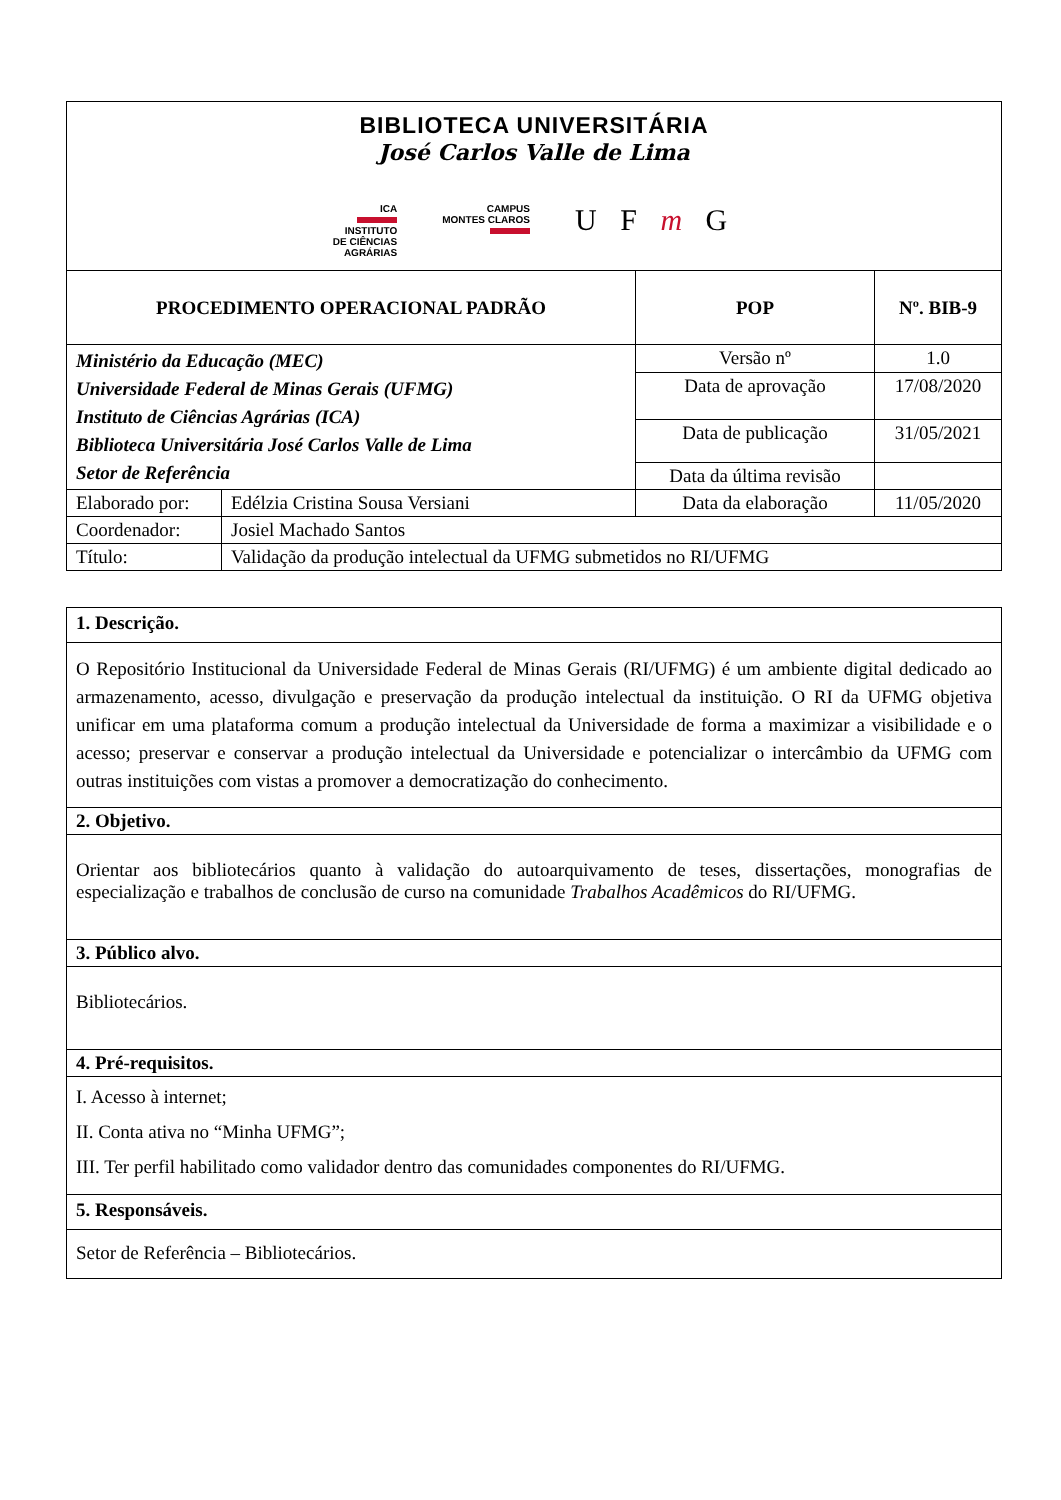| BIBLIOTECA UNIVERSITÁRIA José Carlos Valle de Lima ICA INSTITUTO DE CIÊNCIAS AGRÁRIAS CAMPUS MONTES CLAROS U F m G | | | |
| PROCEDIMENTO OPERACIONAL PADRÃO | | POP | Nº. BIB-9 |
| Ministério da Educação (MEC) Universidade Federal de Minas Gerais (UFMG) Instituto de Ciências Agrárias (ICA) Biblioteca Universitária José Carlos Valle de Lima Setor de Referência | | Versão nº | 1.0 |
| | | Data de aprovação | 17/08/2020 |
| | | Data de publicação | 31/05/2021 |
| | | Data da última revisão | |
| Elaborado por: | Edélzia Cristina Sousa Versiani | Data da elaboração | 11/05/2020 |
| Coordenador: | Josiel Machado Santos | | |
| Título: | Validação da produção intelectual da UFMG submetidos no RI/UFMG | | |
| 1. Descrição. |
| O Repositório Institucional da Universidade Federal de Minas Gerais (RI/UFMG) é um ambiente digital dedicado ao armazenamento, acesso, divulgação e preservação da produção intelectual da instituição. O RI da UFMG objetiva unificar em uma plataforma comum a produção intelectual da Universidade de forma a maximizar a visibilidade e o acesso; preservar e conservar a produção intelectual da Universidade e potencializar o intercâmbio da UFMG com outras instituições com vistas a promover a democratização do conhecimento. |
| 2. Objetivo. |
| Orientar aos bibliotecários quanto à validação do autoarquivamento de teses, dissertações, monografias de especialização e trabalhos de conclusão de curso na comunidade Trabalhos Acadêmicos do RI/UFMG. |
| 3. Público alvo. |
| Bibliotecários. |
| 4. Pré-requisitos. |
| I. Acesso à internet; II. Conta ativa no “Minha UFMG”; III. Ter perfil habilitado como validador dentro das comunidades componentes do RI/UFMG. |
| 5. Responsáveis. |
| Setor de Referência – Bibliotecários. |